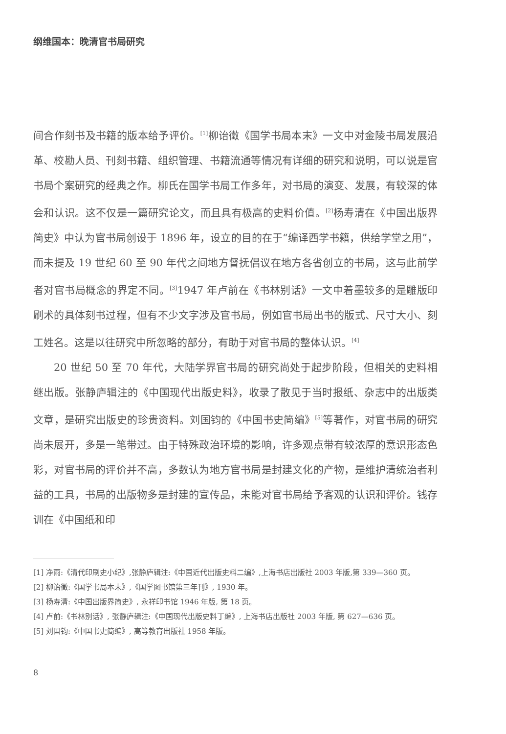纲维国本：晚清官书局研究
间合作刻书及书籍的版本给予评价。<sup>[1]</sup>柳诒徵《国学书局本末》一文中对金陵书局发展沿革、校勘人员、刊刻书籍、组织管理、书籍流通等情况有详细的研究和说明，可以说是官书局个案研究的经典之作。柳氏在国学书局工作多年，对书局的演变、发展，有较深的体会和认识。这不仅是一篇研究论文，而且具有极高的史料价值。<sup>[2]</sup>杨寿清在《中国出版界简史》中认为官书局创设于 1896 年，设立的目的在于“编译西学书籍，供给学堂之用”，而未提及 19 世纪 60 至 90 年代之间地方督抚倡议在地方各省创立的书局，这与此前学者对官书局概念的界定不同。<sup>[3]</sup>1947 年卢前在《书林别话》一文中着墨较多的是雕版印刷术的具体刻书过程，但有不少文字涉及官书局，例如官书局出书的版式、尺寸大小、刻工姓名。这是以往研究中所忽略的部分，有助于对官书局的整体认识。<sup>[4]</sup>
20 世纪 50 至 70 年代，大陆学界官书局的研究尚处于起步阶段，但相关的史料相继出版。张静庐辑注的《中国现代出版史料》，收录了散见于当时报纸、杂志中的出版类文章，是研究出版史的珍贵资料。刘国钧的《中国书史简编》<sup>[5]</sup>等著作，对官书局的研究尚未展开，多是一笔带过。由于特殊政治环境的影响，许多观点带有较浓厚的意识形态色彩，对官书局的评价并不高，多数认为地方官书局是封建文化的产物，是维护清统治者利益的工具，书局的出版物多是封建的宣传品，未能对官书局给予客观的认识和评价。钱存训在《中国纸和印
[1] 净雨:《清代印刷史小纪》,张静庐辑注:《中国近代出版史料二编》,上海书店出版社 2003 年版,第 339—360 页。
[2] 柳诒徵:《国学书局本末》,《国学图书馆第三年刊》, 1930 年。
[3] 杨寿清:《中国出版界简史》, 永祥印书馆 1946 年版, 第 18 页。
[4] 卢前:《书林别话》, 张静庐辑注:《中国现代出版史料丁编》, 上海书店出版社 2003 年版, 第 627—636 页。
[5] 刘国钧:《中国书史简编》, 高等教育出版社 1958 年版。
8